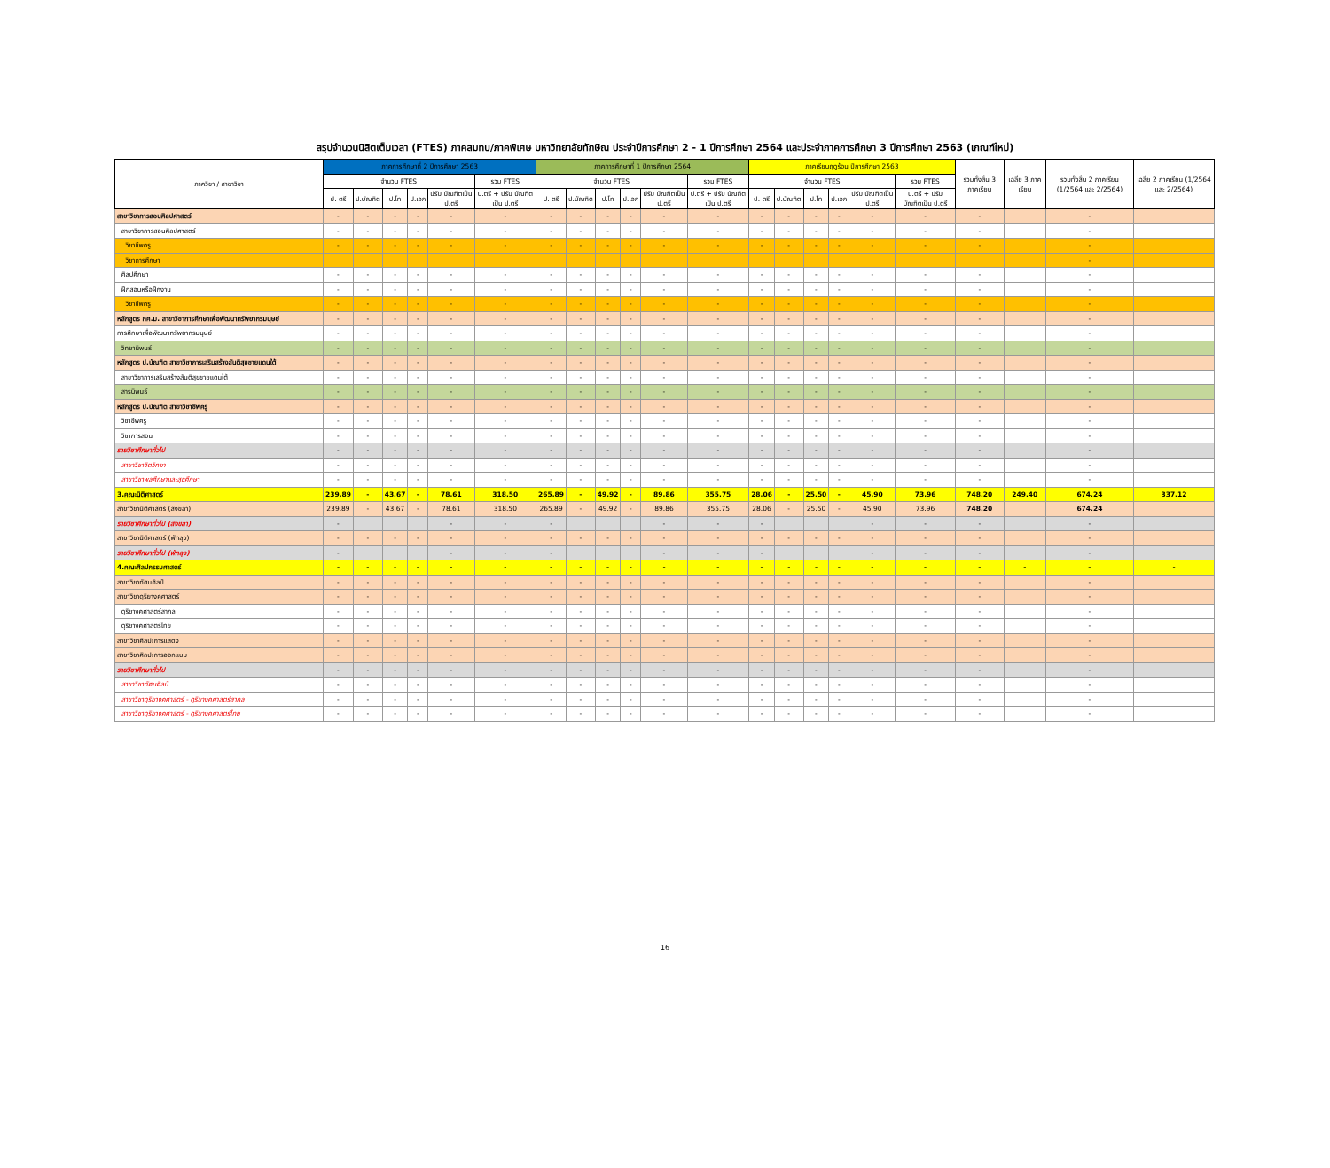สรุปจำนวนนิสิตเต็มเวลา (FTES) ภาคสมทบ/ภาคพิเศษ มหาวิทยาลัยทักษิณ ประจำปีการศึกษา 2 - 1 ปีการศึกษา 2564 และประจำภาคการศึกษา 3 ปีการศึกษา 2563 (เกณฑ์ใหม่)
| ภาควิชา / สาขาวิชา | ภาคการศึกษาที่ 2 ปีการศึกษา 2563 | | | | | | ภาคการศึกษาที่ 1 ปีการศึกษา 2564 | | | | | | ภาคเรียนฤดูร้อน ปีการศึกษา 2563 | | | | | | รวมทั้งสิ้น 3 ภาคเรียน | เฉลี่ย 3 ภาคเรียน | รวมทั้งสิ้น 2 ภาคเรียน (1/2564 และ 2/2564) | เฉลี่ย 2 ภาคเรียน (1/2564 และ 2/2564) |
| --- | --- | --- | --- | --- | --- | --- | --- | --- | --- | --- | --- | --- | --- | --- | --- | --- | --- | --- | --- | --- | --- | --- |
| | จำนวน FTES | | | | | รวม FTES | จำนวน FTES | | | | | รวม FTES | จำนวน FTES | | | | | รวม FTES | | | | |
| | ป. ตรี | ป.บัณฑิต | ป.โท | ป.เอก | ปรับ บัณฑิตเป็น ป.ตรี | ป.ตรี + ปรับ บัณฑิตเป็น ป.ตรี | ป. ตรี | ป.บัณฑิต | ป.โท | ป.เอก | ปรับ บัณฑิตเป็น ป.ตรี | ป.ตรี + ปรับ บัณฑิตเป็น ป.ตรี | ป. ตรี | ป.บัณฑิต | ป.โท | ป.เอก | ปรับ บัณฑิตเป็น ป.ตรี | ป.ตรี + ปรับ บัณฑิตเป็น ป.ตรี | | | | |
| สาขาวิชาการสอนศิลปศาสตร์ | - | - | - | - | - | - | - | - | - | - | - | - | - | - | - | - | - | - | - | | - | |
| สาขาวิชาการสอนศิลปศาสตร์ | - | - | - | - | - | - | - | - | - | - | - | - | - | - | - | - | - | - | - | | - | |
| วิชาชีพครู | - | - | - | - | - | - | - | - | - | - | - | - | - | - | - | - | - | - | - | | - | |
| วิชาการศึกษา | | | | | | | | | | | | | | | | | | | | | - | |
| ศิลปศึกษา | - | - | - | - | - | - | - | - | - | - | - | - | - | - | - | - | - | - | - | | - | |
| ฝึกสอนหรือฝึกงาน | - | - | - | - | - | - | - | - | - | - | - | - | - | - | - | - | - | - | - | | - | |
| วิชาชีพครู | - | - | - | - | - | - | - | - | - | - | - | - | - | - | - | - | - | - | - | | - | |
| หลักสูตร กศ.ม. สาขาวิชาการศึกษาเพื่อพัฒนาทรัพยากรมนุษย์ | - | - | - | - | - | - | - | - | - | - | - | - | - | - | - | - | - | - | - | | - | |
| การศึกษาเพื่อพัฒนาทรัพยากรมนุษย์ | - | - | - | - | - | - | - | - | - | - | - | - | - | - | - | - | - | - | - | | - | |
| วิทยานิพนธ์ | - | - | - | - | - | - | - | - | - | - | - | - | - | - | - | - | - | - | - | | - | |
| หลักสูตร ป.บัณฑิต สาขาวิชาการเสริมสร้างสันติสุขชายแดนใต้ | - | - | - | - | - | - | - | - | - | - | - | - | - | - | - | - | - | - | - | | - | |
| สาขาวิชาการเสริมสร้างสันติสุขชายแดนใต้ | - | - | - | - | - | - | - | - | - | - | - | - | - | - | - | - | - | - | - | | - | |
| สารนิพนธ์ | - | - | - | - | - | - | - | - | - | - | - | - | - | - | - | - | - | - | - | | - | |
| หลักสูตร ป.บัณฑิต สาขาวิชาชีพครู | - | - | - | - | - | - | - | - | - | - | - | - | - | - | - | - | - | - | - | | - | |
| วิชาชีพครู | - | - | - | - | - | - | - | - | - | - | - | - | - | - | - | - | - | - | - | | - | |
| วิชาการสอน | - | - | - | - | - | - | - | - | - | - | - | - | - | - | - | - | - | - | - | | - | |
| รายวิชาศึกษาทั่วไป | - | - | - | - | - | - | - | - | - | - | - | - | - | - | - | - | - | - | - | | - | |
| สาขาวิชาจิตวิทยา | - | - | - | - | - | - | - | - | - | - | - | - | - | - | - | - | - | - | - | | - | |
| สาขาวิชาพลศึกษาและสุขศึกษา | - | - | - | - | - | - | - | - | - | - | - | - | - | - | - | - | - | - | - | | - | |
| 3.คณะนิติศาสตร์ | 239.89 | - | 43.67 | - | 78.61 | 318.50 | 265.89 | - | 49.92 | - | 89.86 | 355.75 | 28.06 | - | 25.50 | - | 45.90 | 73.96 | 748.20 | 249.40 | 674.24 | 337.12 |
| สาขาวิชานิติศาสตร์ (สงขลา) | 239.89 | - | 43.67 | - | 78.61 | 318.50 | 265.89 | - | 49.92 | - | 89.86 | 355.75 | 28.06 | - | 25.50 | - | 45.90 | 73.96 | 748.20 | | 674.24 | |
| รายวิชาศึกษาทั่วไป (สงขลา) | - | | | | - | - | - | | | | - | - | - | | | | - | - | - | | - | |
| สาขาวิชานิติศาสตร์ (พัทลุง) | - | - | - | - | - | - | - | - | - | - | - | - | - | - | - | - | - | - | - | | - | |
| รายวิชาศึกษาทั่วไป (พัทลุง) | - | | | | - | - | - | | | | - | - | - | | | | - | - | - | | - | |
| 4.คณะศิลปกรรมศาสตร์ | - | - | - | - | - | - | - | - | - | - | - | - | - | - | - | - | - | - | - | - | - | - |
| สาขาวิชาทัศนศิลป์ | - | - | - | - | - | - | - | - | - | - | - | - | - | - | - | - | - | - | - | | - | |
| สาขาวิชาดุริยางคศาสตร์ | - | - | - | - | - | - | - | - | - | - | - | - | - | - | - | - | - | - | - | | - | |
| ดุริยางคศาสตร์สากล | - | - | - | - | - | - | - | - | - | - | - | - | - | - | - | - | - | - | - | | - | |
| ดุริยางคศาสตร์ไทย | - | - | - | - | - | - | - | - | - | - | - | - | - | - | - | - | - | - | - | | - | |
| สาขาวิชาศิลปะการแสดง | - | - | - | - | - | - | - | - | - | - | - | - | - | - | - | - | - | - | - | | - | |
| สาขาวิชาศิลปะการออกแบบ | - | - | - | - | - | - | - | - | - | - | - | - | - | - | - | - | - | - | - | | - | |
| รายวิชาศึกษาทั่วไป | - | - | - | - | - | - | - | - | - | - | - | - | - | - | - | - | - | - | - | | - | |
| สาขาวิชาทัศนศิลป์ | - | - | - | - | - | - | - | - | - | - | - | - | - | - | - | - | - | - | - | | - | |
| สาขาวิชาดุริยางคศาสตร์ - ดุริยางคศาสตร์สากล | - | - | - | - | - | - | - | - | - | - | - | - | - | - | - | - | - | - | - | | - | |
| สาขาวิชาดุริยางคศาสตร์ - ดุริยางคศาสตร์ไทย | - | - | - | - | - | - | - | - | - | - | - | - | - | - | - | - | - | - | - | | - | |
16